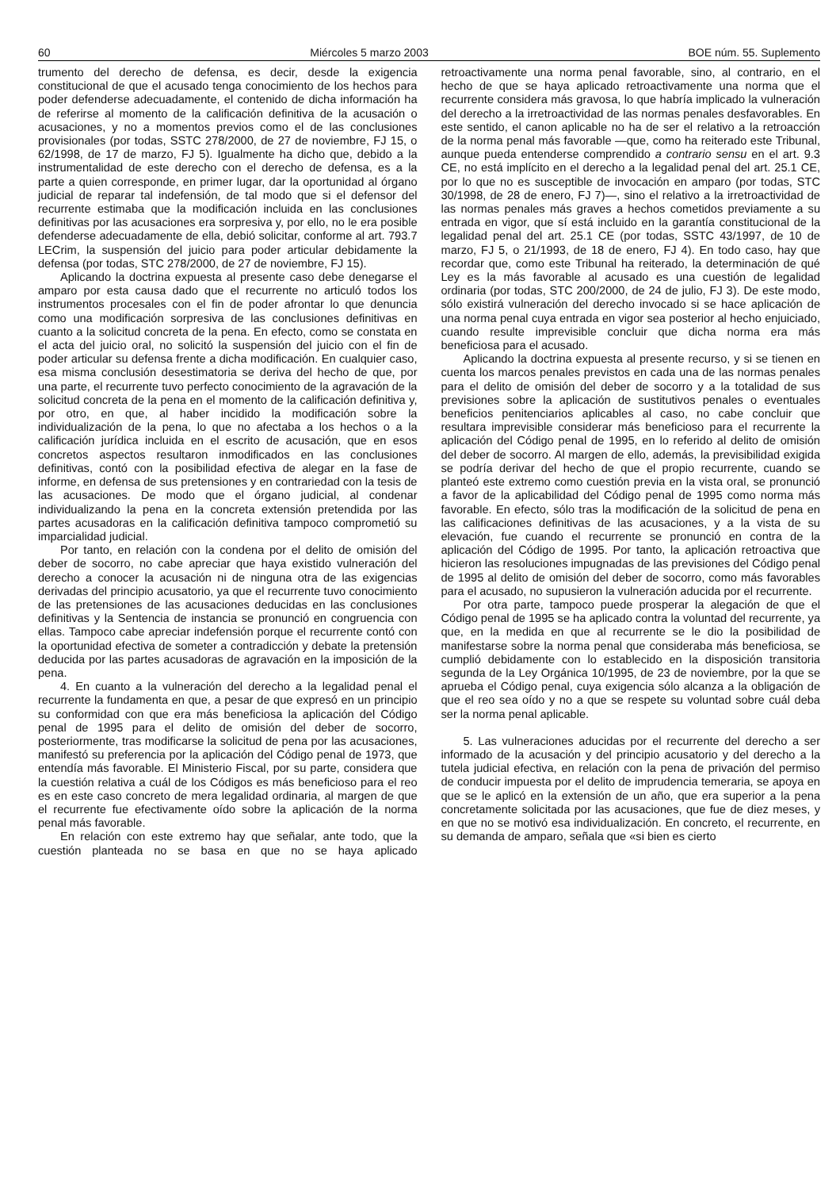60 Miércoles 5 marzo 2003 BOE núm. 55. Suplemento
trumento del derecho de defensa, es decir, desde la exigencia constitucional de que el acusado tenga conocimiento de los hechos para poder defenderse adecuadamente, el contenido de dicha información ha de referirse al momento de la calificación definitiva de la acusación o acusaciones, y no a momentos previos como el de las conclusiones provisionales (por todas, SSTC 278/2000, de 27 de noviembre, FJ 15, o 62/1998, de 17 de marzo, FJ 5). Igualmente ha dicho que, debido a la instrumentalidad de este derecho con el derecho de defensa, es a la parte a quien corresponde, en primer lugar, dar la oportunidad al órgano judicial de reparar tal indefensión, de tal modo que si el defensor del recurrente estimaba que la modificación incluida en las conclusiones definitivas por las acusaciones era sorpresiva y, por ello, no le era posible defenderse adecuadamente de ella, debió solicitar, conforme al art. 793.7 LECrim, la suspensión del juicio para poder articular debidamente la defensa (por todas, STC 278/2000, de 27 de noviembre, FJ 15).
Aplicando la doctrina expuesta al presente caso debe denegarse el amparo por esta causa dado que el recurrente no articuló todos los instrumentos procesales con el fin de poder afrontar lo que denuncia como una modificación sorpresiva de las conclusiones definitivas en cuanto a la solicitud concreta de la pena. En efecto, como se constata en el acta del juicio oral, no solicitó la suspensión del juicio con el fin de poder articular su defensa frente a dicha modificación. En cualquier caso, esa misma conclusión desestimatoria se deriva del hecho de que, por una parte, el recurrente tuvo perfecto conocimiento de la agravación de la solicitud concreta de la pena en el momento de la calificación definitiva y, por otro, en que, al haber incidido la modificación sobre la individualización de la pena, lo que no afectaba a los hechos o a la calificación jurídica incluida en el escrito de acusación, que en esos concretos aspectos resultaron inmodificados en las conclusiones definitivas, contó con la posibilidad efectiva de alegar en la fase de informe, en defensa de sus pretensiones y en contrariedad con la tesis de las acusaciones. De modo que el órgano judicial, al condenar individualizando la pena en la concreta extensión pretendida por las partes acusadoras en la calificación definitiva tampoco comprometió su imparcialidad judicial.
Por tanto, en relación con la condena por el delito de omisión del deber de socorro, no cabe apreciar que haya existido vulneración del derecho a conocer la acusación ni de ninguna otra de las exigencias derivadas del principio acusatorio, ya que el recurrente tuvo conocimiento de las pretensiones de las acusaciones deducidas en las conclusiones definitivas y la Sentencia de instancia se pronunció en congruencia con ellas. Tampoco cabe apreciar indefensión porque el recurrente contó con la oportunidad efectiva de someter a contradicción y debate la pretensión deducida por las partes acusadoras de agravación en la imposición de la pena.
4. En cuanto a la vulneración del derecho a la legalidad penal el recurrente la fundamenta en que, a pesar de que expresó en un principio su conformidad con que era más beneficiosa la aplicación del Código penal de 1995 para el delito de omisión del deber de socorro, posteriormente, tras modificarse la solicitud de pena por las acusaciones, manifestó su preferencia por la aplicación del Código penal de 1973, que entendía más favorable. El Ministerio Fiscal, por su parte, considera que la cuestión relativa a cuál de los Códigos es más beneficioso para el reo es en este caso concreto de mera legalidad ordinaria, al margen de que el recurrente fue efectivamente oído sobre la aplicación de la norma penal más favorable.
En relación con este extremo hay que señalar, ante todo, que la cuestión planteada no se basa en que no se haya aplicado retroactivamente una norma penal favorable, sino, al contrario, en el hecho de que se haya aplicado retroactivamente una norma que el recurrente considera más gravosa, lo que habría implicado la vulneración del derecho a la irretroactividad de las normas penales desfavorables. En este sentido, el canon aplicable no ha de ser el relativo a la retroacción de la norma penal más favorable —que, como ha reiterado este Tribunal, aunque pueda entenderse comprendido a contrario sensu en el art. 9.3 CE, no está implícito en el derecho a la legalidad penal del art. 25.1 CE, por lo que no es susceptible de invocación en amparo (por todas, STC 30/1998, de 28 de enero, FJ 7)—, sino el relativo a la irretroactividad de las normas penales más graves a hechos cometidos previamente a su entrada en vigor, que sí está incluido en la garantía constitucional de la legalidad penal del art. 25.1 CE (por todas, SSTC 43/1997, de 10 de marzo, FJ 5, o 21/1993, de 18 de enero, FJ 4). En todo caso, hay que recordar que, como este Tribunal ha reiterado, la determinación de qué Ley es la más favorable al acusado es una cuestión de legalidad ordinaria (por todas, STC 200/2000, de 24 de julio, FJ 3). De este modo, sólo existirá vulneración del derecho invocado si se hace aplicación de una norma penal cuya entrada en vigor sea posterior al hecho enjuiciado, cuando resulte imprevisible concluir que dicha norma era más beneficiosa para el acusado.
Aplicando la doctrina expuesta al presente recurso, y si se tienen en cuenta los marcos penales previstos en cada una de las normas penales para el delito de omisión del deber de socorro y a la totalidad de sus previsiones sobre la aplicación de sustitutivos penales o eventuales beneficios penitenciarios aplicables al caso, no cabe concluir que resultara imprevisible considerar más beneficioso para el recurrente la aplicación del Código penal de 1995, en lo referido al delito de omisión del deber de socorro. Al margen de ello, además, la previsibilidad exigida se podría derivar del hecho de que el propio recurrente, cuando se planteó este extremo como cuestión previa en la vista oral, se pronunció a favor de la aplicabilidad del Código penal de 1995 como norma más favorable. En efecto, sólo tras la modificación de la solicitud de pena en las calificaciones definitivas de las acusaciones, y a la vista de su elevación, fue cuando el recurrente se pronunció en contra de la aplicación del Código de 1995. Por tanto, la aplicación retroactiva que hicieron las resoluciones impugnadas de las previsiones del Código penal de 1995 al delito de omisión del deber de socorro, como más favorables para el acusado, no supusieron la vulneración aducida por el recurrente.
Por otra parte, tampoco puede prosperar la alegación de que el Código penal de 1995 se ha aplicado contra la voluntad del recurrente, ya que, en la medida en que al recurrente se le dio la posibilidad de manifestarse sobre la norma penal que consideraba más beneficiosa, se cumplió debidamente con lo establecido en la disposición transitoria segunda de la Ley Orgánica 10/1995, de 23 de noviembre, por la que se aprueba el Código penal, cuya exigencia sólo alcanza a la obligación de que el reo sea oído y no a que se respete su voluntad sobre cuál deba ser la norma penal aplicable.
5. Las vulneraciones aducidas por el recurrente del derecho a ser informado de la acusación y del principio acusatorio y del derecho a la tutela judicial efectiva, en relación con la pena de privación del permiso de conducir impuesta por el delito de imprudencia temeraria, se apoya en que se le aplicó en la extensión de un año, que era superior a la pena concretamente solicitada por las acusaciones, que fue de diez meses, y en que no se motivó esa individualización. En concreto, el recurrente, en su demanda de amparo, señala que «si bien es cierto